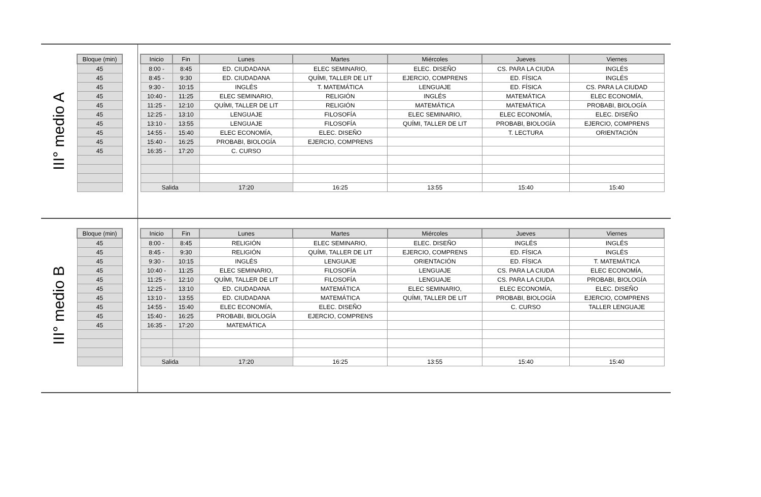III° medio A
| Bloque (min) |
| --- |
| 45 |
| 45 |
| 45 |
| 45 |
| 45 |
| 45 |
| 45 |
| 45 |
| 45 |
| 45 |
| Inicio | Fin | Lunes | Martes | Miércoles | Jueves | Viernes |
| --- | --- | --- | --- | --- | --- | --- |
| 8:00 - | 8:45 | ED. CIUDADANA | ELEC SEMINARIO, | ELEC. DISEÑO | CS. PARA LA CIUDA | INGLÉS |
| 8:45 - | 9:30 | ED. CIUDADANA | QUÍMI, TALLER DE LIT | EJERCIO, COMPRENS | ED. FÍSICA | INGLÉS |
| 9:30 - | 10:15 | INGLÉS | T. MATEMÁTICA | LENGUAJE | ED. FÍSICA | CS. PARA LA CIUDAD |
| 10:40 - | 11:25 | ELEC SEMINARIO, | RELIGIÓN | INGLÉS | MATEMÁTICA | ELEC ECONOMÍA, |
| 11:25 - | 12:10 | QUÍMI, TALLER DE LIT | RELIGIÓN | MATEMÁTICA | MATEMÁTICA | PROBABI, BIOLOGÍA |
| 12:25 - | 13:10 | LENGUAJE | FILOSOFÍA | ELEC SEMINARIO, | ELEC ECONOMÍA, | ELEC. DISEÑO |
| 13:10 - | 13:55 | LENGUAJE | FILOSOFÍA | QUÍMI, TALLER DE LIT | PROBABI, BIOLOGÍA | EJERCIO, COMPRENS |
| 14:55 - | 15:40 | ELEC ECONOMÍA, | ELEC. DISEÑO | | T. LECTURA | ORIENTACIÓN |
| 15:40 - | 16:25 | PROBABI, BIOLOGÍA | EJERCIO, COMPRENS | | | |
| 16:35 - | 17:20 | C. CURSO | | | | |
| Salida | | 17:20 | 16:25 | 13:55 | 15:40 | 15:40 |
III° medio B
| Bloque (min) |
| --- |
| 45 |
| 45 |
| 45 |
| 45 |
| 45 |
| 45 |
| 45 |
| 45 |
| 45 |
| 45 |
| Inicio | Fin | Lunes | Martes | Miércoles | Jueves | Viernes |
| --- | --- | --- | --- | --- | --- | --- |
| 8:00 - | 8:45 | RELIGIÓN | ELEC SEMINARIO, | ELEC. DISEÑO | INGLÉS | INGLÉS |
| 8:45 - | 9:30 | RELIGIÓN | QUÍMI, TALLER DE LIT | EJERCIO, COMPRENS | ED. FÍSICA | INGLÉS |
| 9:30 - | 10:15 | INGLÉS | LENGUAJE | ORIENTACIÓN | ED. FÍSICA | T. MATEMÁTICA |
| 10:40 - | 11:25 | ELEC SEMINARIO, | FILOSOFÍA | LENGUAJE | CS. PARA LA CIUDA | ELEC ECONOMÍA, |
| 11:25 - | 12:10 | QUÍMI, TALLER DE LIT | FILOSOFÍA | LENGUAJE | CS. PARA LA CIUDA | PROBABI, BIOLOGÍA |
| 12:25 - | 13:10 | ED. CIUDADANA | MATEMÁTICA | ELEC SEMINARIO, | ELEC ECONOMÍA, | ELEC. DISEÑO |
| 13:10 - | 13:55 | ED. CIUDADANA | MATEMÁTICA | QUÍMI, TALLER DE LIT | PROBABI, BIOLOGÍA | EJERCIO, COMPRENS |
| 14:55 - | 15:40 | ELEC ECONOMÍA, | ELEC. DISEÑO | | C. CURSO | TALLER LENGUAJE |
| 15:40 - | 16:25 | PROBABI, BIOLOGÍA | EJERCIO, COMPRENS | | | |
| 16:35 - | 17:20 | MATEMÁTICA | | | | |
| Salida | | 17:20 | 16:25 | 13:55 | 15:40 | 15:40 |